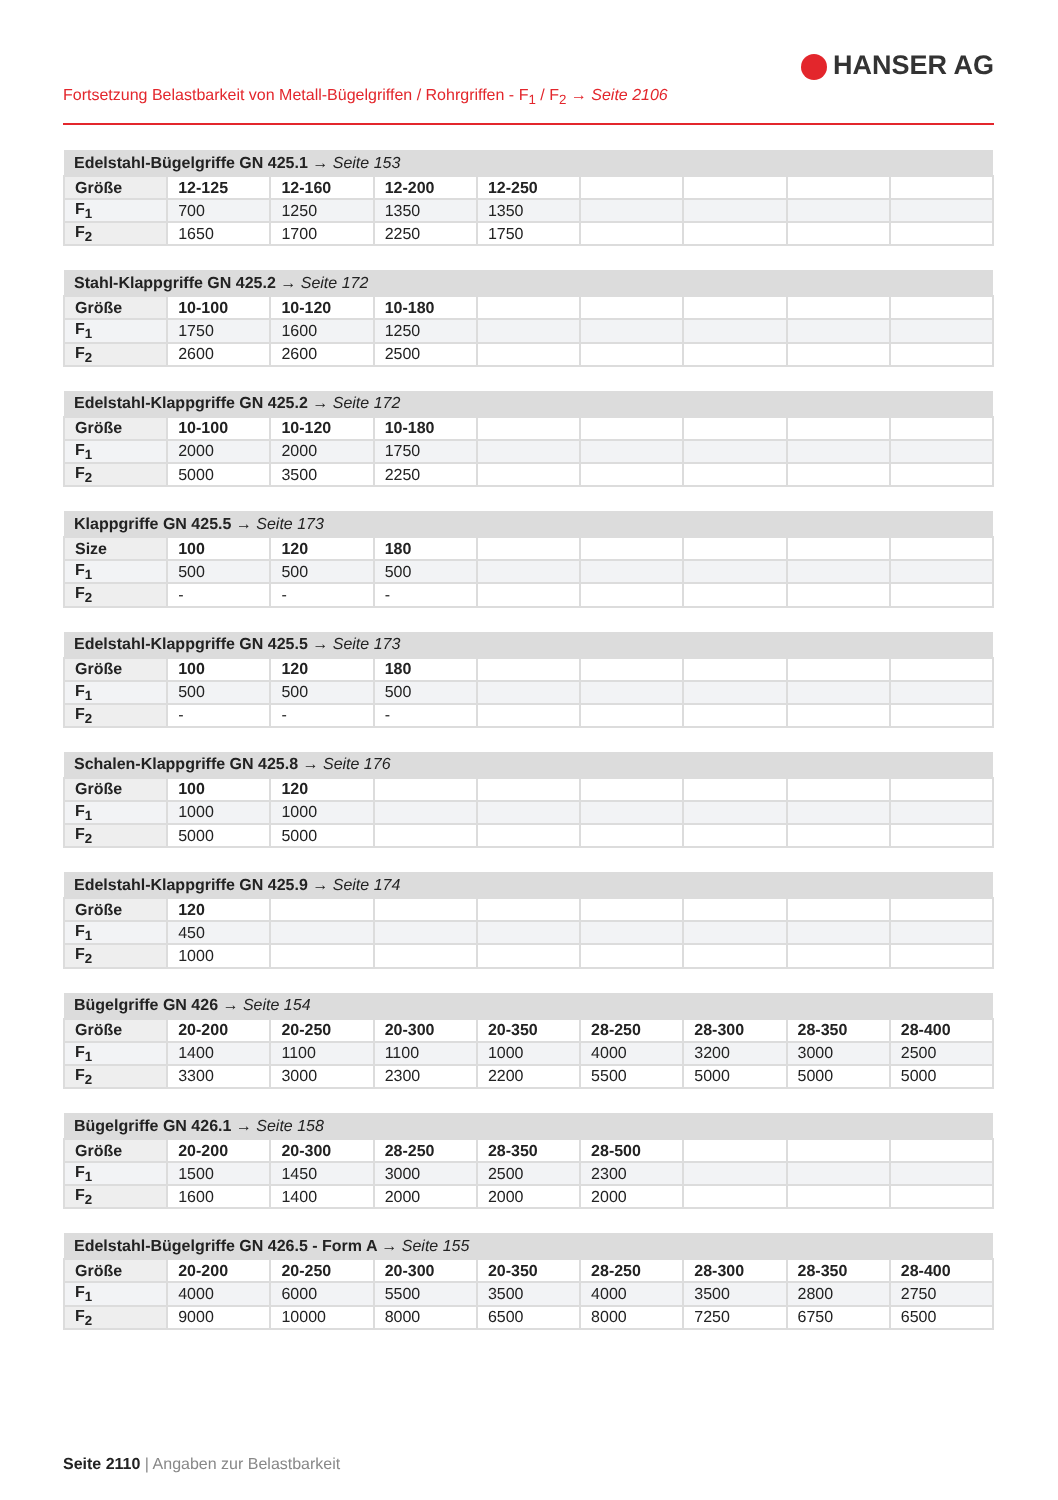HANSER AG
Fortsetzung Belastbarkeit von Metall-Bügelgriffen / Rohrgriffen - F<sub>1</sub> / F<sub>2</sub> → Seite 2106
| Edelstahl-Bügelgriffe GN 425.1 → Seite 153 | | | | | | | | |
| --- | --- | --- | --- | --- | --- | --- | --- | --- |
| Größe | 12-125 | 12-160 | 12-200 | 12-250 | | | | |
| F<sub>1</sub> | 700 | 1250 | 1350 | 1350 | | | | |
| F<sub>2</sub> | 1650 | 1700 | 2250 | 1750 | | | | |
| Stahl-Klappgriffe GN 425.2 → Seite 172 | | | | | | | | |
| --- | --- | --- | --- | --- | --- | --- | --- | --- |
| Größe | 10-100 | 10-120 | 10-180 | | | | | |
| F<sub>1</sub> | 1750 | 1600 | 1250 | | | | | |
| F<sub>2</sub> | 2600 | 2600 | 2500 | | | | | |
| Edelstahl-Klappgriffe GN 425.2 → Seite 172 | | | | | | | | |
| --- | --- | --- | --- | --- | --- | --- | --- | --- |
| Größe | 10-100 | 10-120 | 10-180 | | | | | |
| F<sub>1</sub> | 2000 | 2000 | 1750 | | | | | |
| F<sub>2</sub> | 5000 | 3500 | 2250 | | | | | |
| Klappgriffe GN 425.5 → Seite 173 | | | | | | | | |
| --- | --- | --- | --- | --- | --- | --- | --- | --- |
| Size | 100 | 120 | 180 | | | | | |
| F<sub>1</sub> | 500 | 500 | 500 | | | | | |
| F<sub>2</sub> | - | - | - | | | | | |
| Edelstahl-Klappgriffe GN 425.5 → Seite 173 | | | | | | | | |
| --- | --- | --- | --- | --- | --- | --- | --- | --- |
| Größe | 100 | 120 | 180 | | | | | |
| F<sub>1</sub> | 500 | 500 | 500 | | | | | |
| F<sub>2</sub> | - | - | - | | | | | |
| Schalen-Klappgriffe GN 425.8 → Seite 176 | | | | | | | | |
| --- | --- | --- | --- | --- | --- | --- | --- | --- |
| Größe | 100 | 120 | | | | | | |
| F<sub>1</sub> | 1000 | 1000 | | | | | | |
| F<sub>2</sub> | 5000 | 5000 | | | | | | |
| Edelstahl-Klappgriffe GN 425.9 → Seite 174 | | | | | | | | |
| --- | --- | --- | --- | --- | --- | --- | --- | --- |
| Größe | 120 | | | | | | | |
| F<sub>1</sub> | 450 | | | | | | | |
| F<sub>2</sub> | 1000 | | | | | | | |
| Bügelgriffe GN 426 → Seite 154 | | | | | | | | |
| --- | --- | --- | --- | --- | --- | --- | --- | --- |
| Größe | 20-200 | 20-250 | 20-300 | 20-350 | 28-250 | 28-300 | 28-350 | 28-400 |
| F<sub>1</sub> | 1400 | 1100 | 1100 | 1000 | 4000 | 3200 | 3000 | 2500 |
| F<sub>2</sub> | 3300 | 3000 | 2300 | 2200 | 5500 | 5000 | 5000 | 5000 |
| Bügelgriffe GN 426.1 → Seite 158 | | | | | | | | |
| --- | --- | --- | --- | --- | --- | --- | --- | --- |
| Größe | 20-200 | 20-300 | 28-250 | 28-350 | 28-500 | | | |
| F<sub>1</sub> | 1500 | 1450 | 3000 | 2500 | 2300 | | | |
| F<sub>2</sub> | 1600 | 1400 | 2000 | 2000 | 2000 | | | |
| Edelstahl-Bügelgriffe GN 426.5 - Form A → Seite 155 | | | | | | | | |
| --- | --- | --- | --- | --- | --- | --- | --- | --- |
| Größe | 20-200 | 20-250 | 20-300 | 20-350 | 28-250 | 28-300 | 28-350 | 28-400 |
| F<sub>1</sub> | 4000 | 6000 | 5500 | 3500 | 4000 | 3500 | 2800 | 2750 |
| F<sub>2</sub> | 9000 | 10000 | 8000 | 6500 | 8000 | 7250 | 6750 | 6500 |
Seite 2110 | Angaben zur Belastbarkeit